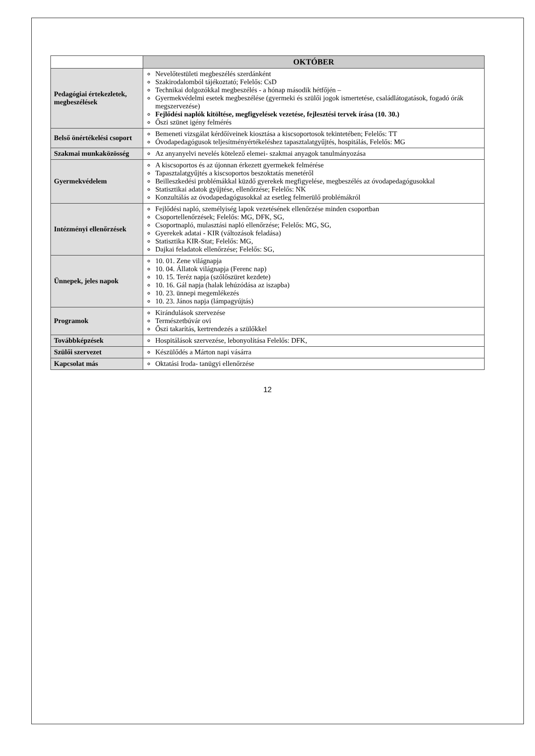| | OKTÓBER |
| --- | --- |
| Pedagógiai értekezletek, megbeszélések | Nevelőtestületi megbeszélés szerdánként Szakirodalomból tájékoztató; Felelős: CsD Technikai dolgozókkal megbeszélés - a hónap második hétfőjén – Gyermekvédelmi esetek megbeszélése (gyermeki és szülői jogok ismertetése, családlátogatások, fogadó órák megszervezése) Fejlődési naplók kitöltése, megfigyelések vezetése, fejlesztési tervek írása (10. 30.) Őszi szünet igény felmérés |
| Belső önértékelési csoport | Bemeneti vizsgálat kérdőíveinek kiosztása a kiscsoportosok tekintetében; Felelős: TT Óvodapedagógusok teljesítményértékeléshez tapasztalatgyűjtés, hospitálás, Felelős: MG |
| Szakmai munkaközösség | Az anyanyelvi nevelés kötelező elemei- szakmai anyagok tanulmányozása |
| Gyermekvédelem | A kiscsoportos és az újonnan érkezett gyermekek felmérése Tapasztalatgyűjtés a kiscsoportos beszoktatás menetéről Beilleszkedési problémákkal küzdő gyerekek megfigyelése, megbeszélés az óvodapedagógusokkal Statisztikai adatok gyűjtése, ellenőrzése; Felelős: NK Konzultálás az óvodapedagógusokkal az esetleg felmerülő problémákról |
| Intézményi ellenőrzések | Fejlődési napló, személyiség lapok vezetésének ellenőrzése minden csoportban Csoportellenőrzések; Felelős: MG, DFK, SG, Csoportnapló, mulasztási napló ellenőrzése; Felelős: MG, SG, Gyerekek adatai - KIR (változások feladása) Statisztika KIR-Stat; Felelős: MG, Dajkai feladatok ellenőrzése; Felelős: SG, |
| Ünnepek, jeles napok | 10. 01. Zene világnapja 10. 04. Állatok világnapja (Ferenc nap) 10. 15. Teréz napja (szőlőszüret kezdete) 10. 16. Gál napja (halak lehúzódása az iszapba) 10. 23. ünnepi megemlékezés 10. 23. János napja (lámpagyújtás) |
| Programok | Kirándulások szervezése Természetbúvár ovi Őszi takarítás, kertrendezés a szülőkkel |
| Továbbképzések | Hospitálások szervezése, lebonyolítása Felelős: DFK, |
| Szülői szervezet | Készülődés a Márton napi vásárra |
| Kapcsolat más | Oktatási Iroda- tanügyi ellenőrzése |
12